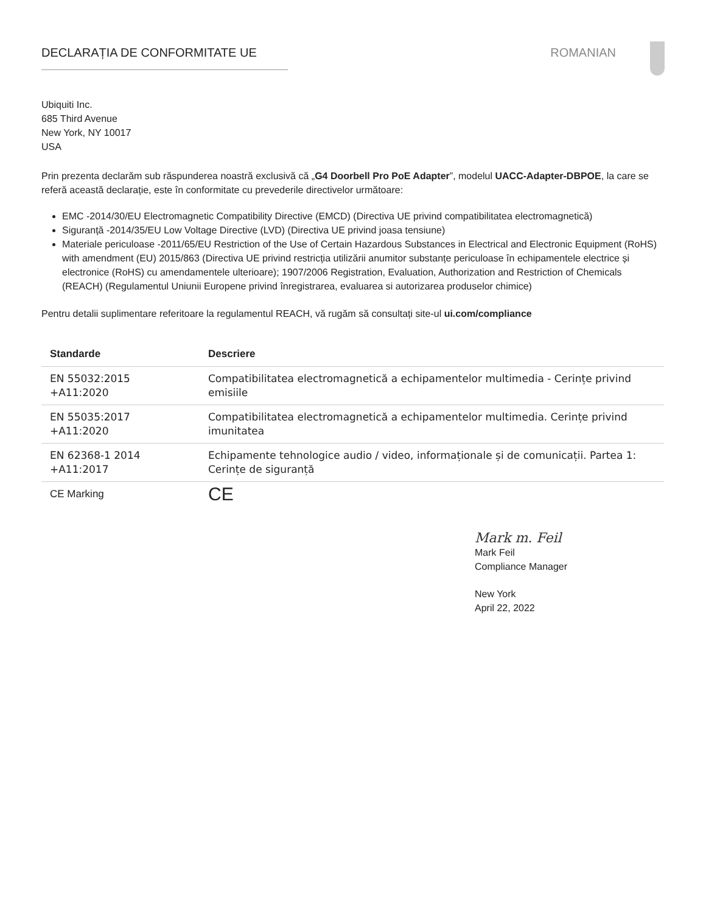DECLARAȚIA DE CONFORMITATE UE ROMANIAN
Ubiquiti Inc.
685 Third Avenue
New York, NY 10017
USA
Prin prezenta declarăm sub răspunderea noastră exclusivă că „G4 Doorbell Pro PoE Adapter”, modelul UACC-Adapter-DBPOE, la care se referă această declarație, este în conformitate cu prevederile directivelor următoare:
EMC -2014/30/EU Electromagnetic Compatibility Directive (EMCD) (Directiva UE privind compatibilitatea electromagnetică)
Siguranță -2014/35/EU Low Voltage Directive (LVD) (Directiva UE privind joasa tensiune)
Materiale periculoase -2011/65/EU Restriction of the Use of Certain Hazardous Substances in Electrical and Electronic Equipment (RoHS) with amendment (EU) 2015/863 (Directiva UE privind restricția utilizării anumitor substanțe periculoase în echipamentele electrice și electronice (RoHS) cu amendamentele ulterioare); 1907/2006 Registration, Evaluation, Authorization and Restriction of Chemicals (REACH) (Regulamentul Uniunii Europene privind înregistrarea, evaluarea si autorizarea produselor chimice)
Pentru detalii suplimentare referitoare la regulamentul REACH, vă rugăm să consultați site-ul ui.com/compliance
| Standarde | Descriere |
| --- | --- |
| EN 55032:2015 +A11:2020 | Compatibilitatea electromagnetică a echipamentelor multimedia - Cerințe privind emisiile |
| EN 55035:2017 +A11:2020 | Compatibilitatea electromagnetică a echipamentelor multimedia. Cerințe privind imunitatea |
| EN 62368-1 2014 +A11:2017 | Echipamente tehnologice audio / video, informaționale și de comunicații. Partea 1: Cerințe de siguranță |
| CE Marking | CE |
Mark m. Feil
Mark Feil
Compliance Manager
New York
April 22, 2022